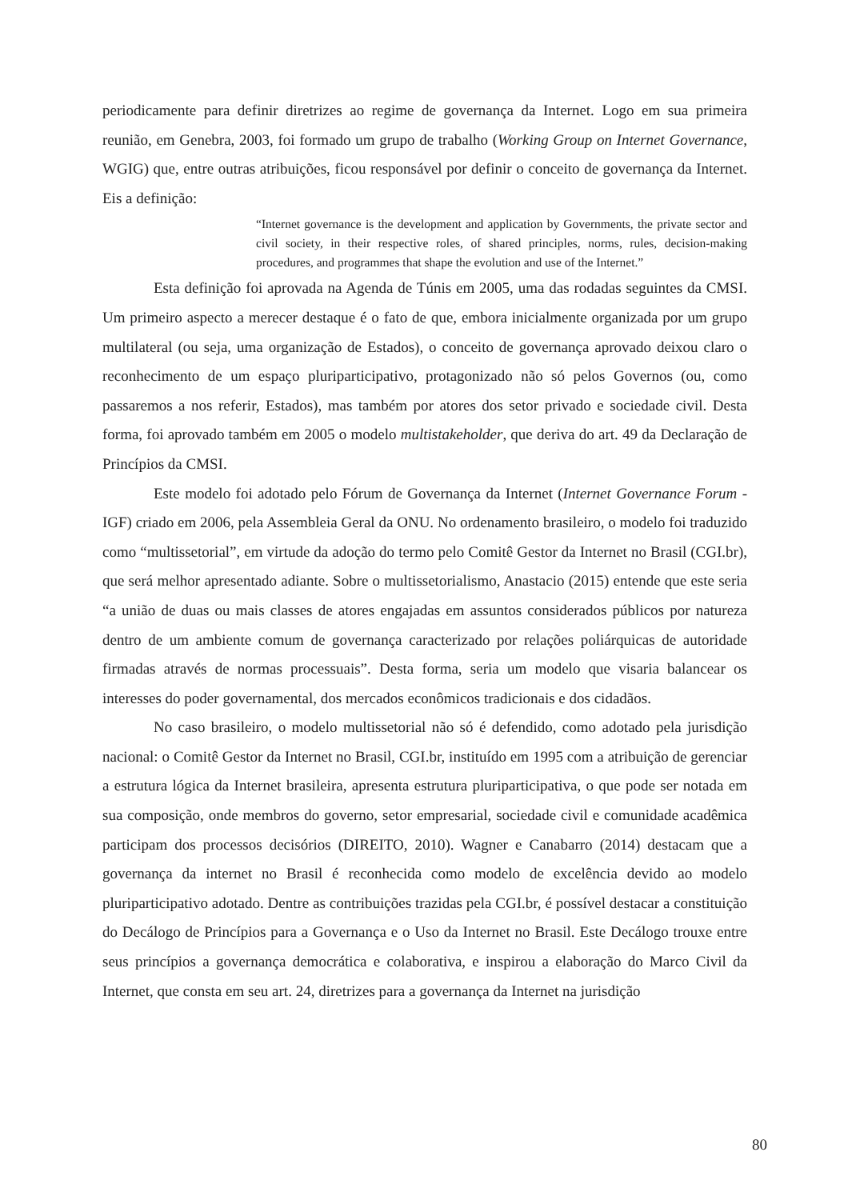periodicamente para definir diretrizes ao regime de governança da Internet. Logo em sua primeira reunião, em Genebra, 2003, foi formado um grupo de trabalho (Working Group on Internet Governance, WGIG) que, entre outras atribuições, ficou responsável por definir o conceito de governança da Internet. Eis a definição:
“Internet governance is the development and application by Governments, the private sector and civil society, in their respective roles, of shared principles, norms, rules, decision-making procedures, and programmes that shape the evolution and use of the Internet.”
Esta definição foi aprovada na Agenda de Túnis em 2005, uma das rodadas seguintes da CMSI. Um primeiro aspecto a merecer destaque é o fato de que, embora inicialmente organizada por um grupo multilateral (ou seja, uma organização de Estados), o conceito de governança aprovado deixou claro o reconhecimento de um espaço pluriparticipativo, protagonizado não só pelos Governos (ou, como passaremos a nos referir, Estados), mas também por atores dos setor privado e sociedade civil. Desta forma, foi aprovado também em 2005 o modelo multistakeholder, que deriva do art. 49 da Declaração de Princípios da CMSI.
Este modelo foi adotado pelo Fórum de Governança da Internet (Internet Governance Forum - IGF) criado em 2006, pela Assembleia Geral da ONU. No ordenamento brasileiro, o modelo foi traduzido como “multissetorial”, em virtude da adoção do termo pelo Comitê Gestor da Internet no Brasil (CGI.br), que será melhor apresentado adiante. Sobre o multissetorialismo, Anastacio (2015) entende que este seria “a união de duas ou mais classes de atores engajadas em assuntos considerados públicos por natureza dentro de um ambiente comum de governança caracterizado por relações poliárquicas de autoridade firmadas através de normas processuais”. Desta forma, seria um modelo que visaria balancear os interesses do poder governamental, dos mercados econômicos tradicionais e dos cidadãos.
No caso brasileiro, o modelo multissetorial não só é defendido, como adotado pela jurisdição nacional: o Comitê Gestor da Internet no Brasil, CGI.br, instituído em 1995 com a atribuição de gerenciar a estrutura lógica da Internet brasileira, apresenta estrutura pluriparticipativa, o que pode ser notada em sua composição, onde membros do governo, setor empresarial, sociedade civil e comunidade acadêmica participam dos processos decisórios (DIREITO, 2010). Wagner e Canabarro (2014) destacam que a governança da internet no Brasil é reconhecida como modelo de excelência devido ao modelo pluriparticipativo adotado. Dentre as contribuições trazidas pela CGI.br, é possível destacar a constituição do Decálogo de Princípios para a Governança e o Uso da Internet no Brasil. Este Decálogo trouxe entre seus princípios a governança democrática e colaborativa, e inspirou a elaboração do Marco Civil da Internet, que consta em seu art. 24, diretrizes para a governança da Internet na jurisdição
80